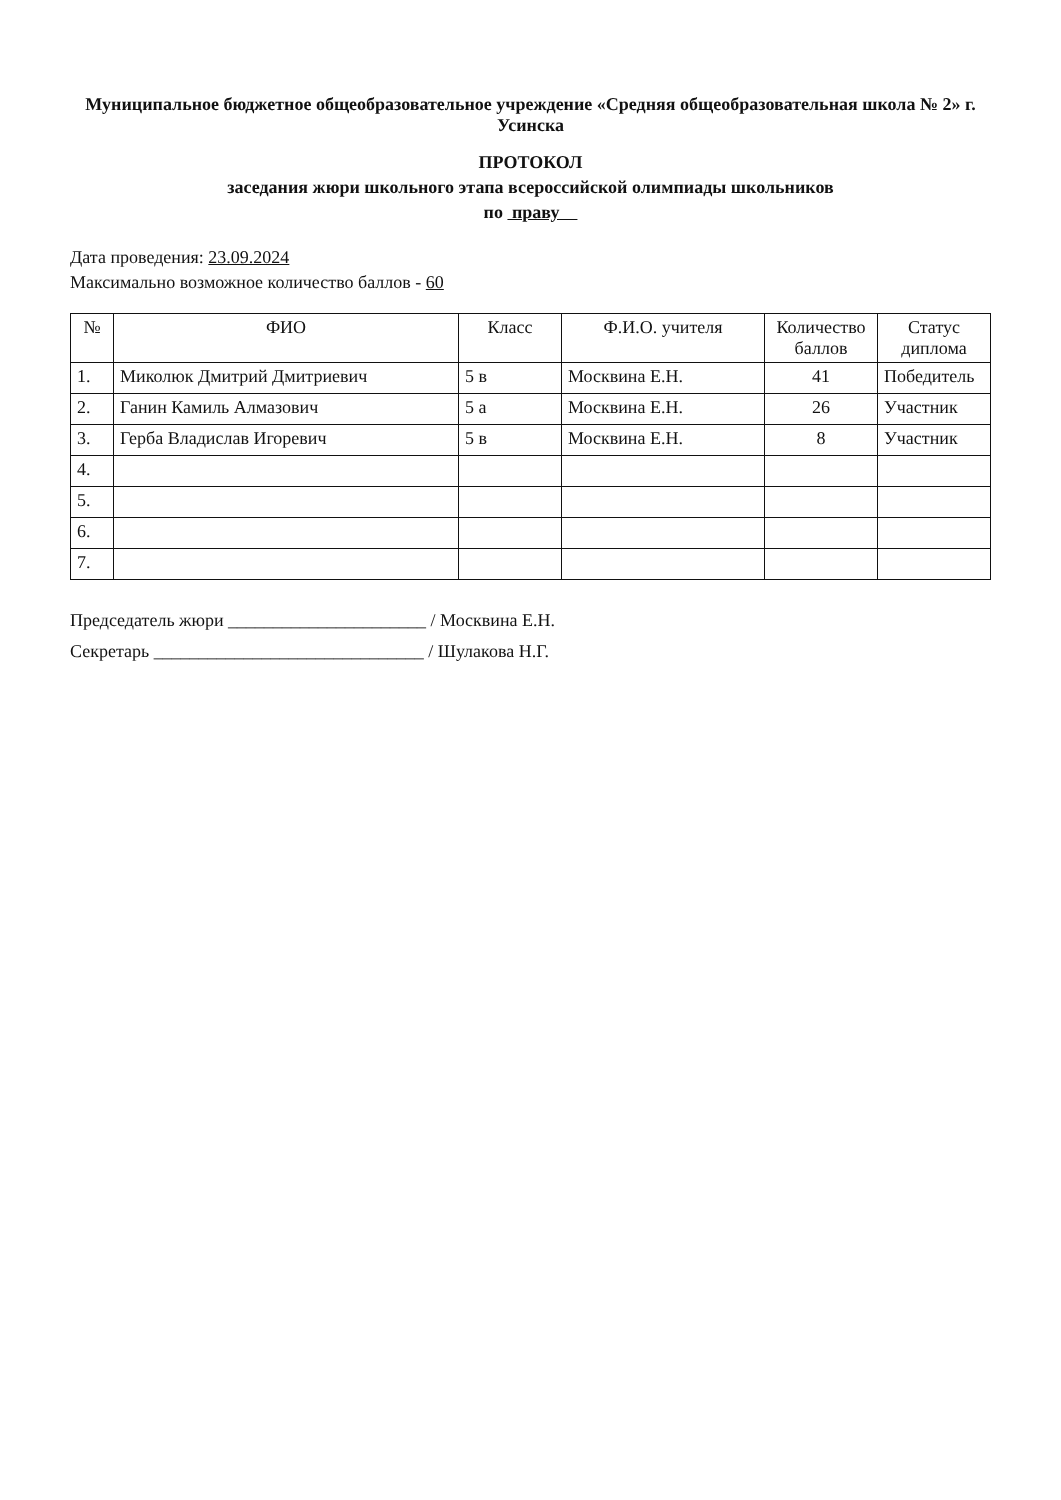Муниципальное бюджетное общеобразовательное учреждение «Средняя общеобразовательная школа № 2» г. Усинска
ПРОТОКОЛ
заседания жюри школьного этапа всероссийской олимпиады школьников
по праву
Дата проведения: 23.09.2024
Максимально возможное количество баллов - 60
| № | ФИО | Класс | Ф.И.О. учителя | Количество баллов | Статус диплома |
| --- | --- | --- | --- | --- | --- |
| 1. | Миколюк Дмитрий Дмитриевич | 5 в | Москвина Е.Н. | 41 | Победитель |
| 2. | Ганин Камиль Алмазович | 5 а | Москвина Е.Н. | 26 | Участник |
| 3. | Герба Владислав Игоревич | 5 в | Москвина Е.Н. | 8 | Участник |
| 4. | | | | | |
| 5. | | | | | |
| 6. | | | | | |
| 7. | | | | | |
Председатель жюри ______________________ / Москвина Е.Н.
Секретарь ______________________________ / Шулакова Н.Г.